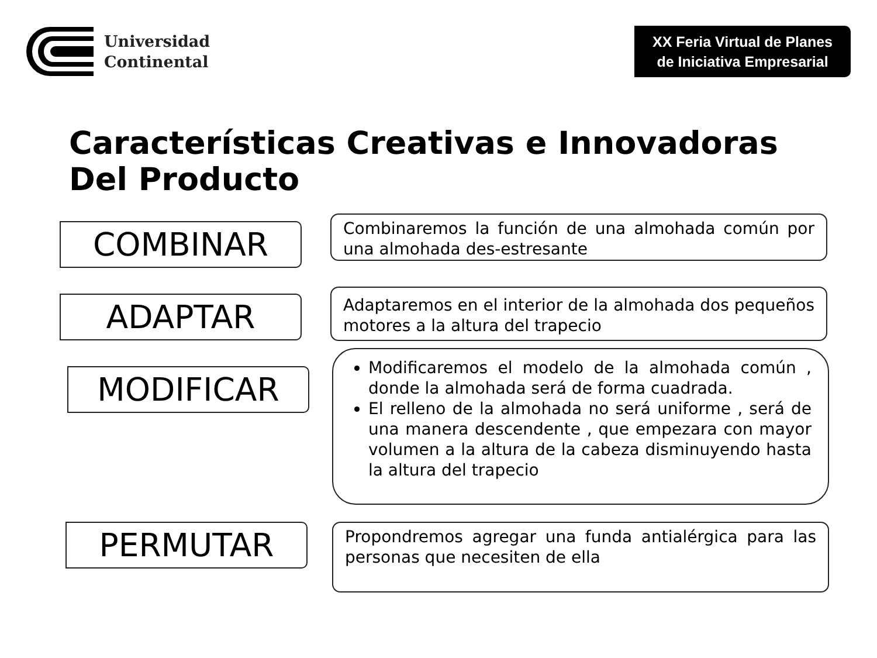Universidad
Continental
XX Feria Virtual de Planes
de Iniciativa Empresarial
Características Creativas e Innovadoras
Del Producto
COMBINAR
Combinaremos la función de una almohada común por una almohada des-estresante
ADAPTAR
Adaptaremos en el interior de la almohada dos pequeños motores a la altura del trapecio
MODIFICAR
Modificaremos el modelo de la almohada común , donde la almohada será de forma cuadrada.
El relleno de la almohada no será uniforme , será de una manera descendente , que empezara con mayor volumen a la altura de la cabeza disminuyendo hasta la altura del trapecio
PERMUTAR
Propondremos agregar una funda antialérgica para las personas que necesiten de ella